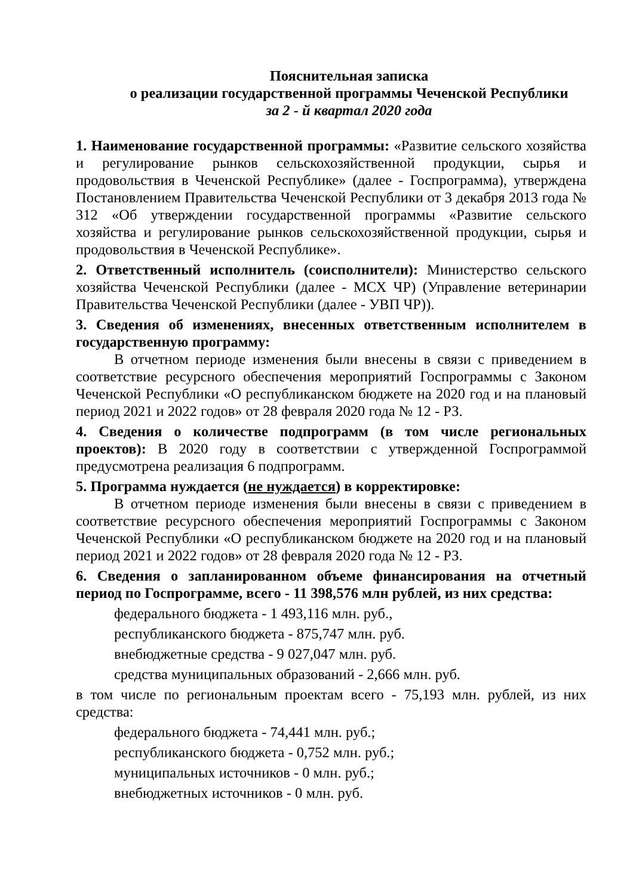Пояснительная записка
о реализации государственной программы Чеченской Республики
за 2 - й квартал 2020 года
1. Наименование государственной программы: «Развитие сельского хозяйства и регулирование рынков сельскохозяйственной продукции, сырья и продовольствия в Чеченской Республике» (далее - Госпрограмма), утверждена Постановлением Правительства Чеченской Республики от 3 декабря 2013 года № 312 «Об утверждении государственной программы «Развитие сельского хозяйства и регулирование рынков сельскохозяйственной продукции, сырья и продовольствия в Чеченской Республике».
2. Ответственный исполнитель (соисполнители): Министерство сельского хозяйства Чеченской Республики (далее - МСХ ЧР) (Управление ветеринарии Правительства Чеченской Республики (далее - УВП ЧР)).
3. Сведения об изменениях, внесенных ответственным исполнителем в государственную программу:
В отчетном периоде изменения были внесены в связи с приведением в соответствие ресурсного обеспечения мероприятий Госпрограммы с Законом Чеченской Республики «О республиканском бюджете на 2020 год и на плановый период 2021 и 2022 годов» от 28 февраля 2020 года № 12 - РЗ.
4. Сведения о количестве подпрограмм (в том числе региональных проектов): В 2020 году в соответствии с утвержденной Госпрограммой предусмотрена реализация 6 подпрограмм.
5. Программа нуждается (не нуждается) в корректировке:
В отчетном периоде изменения были внесены в связи с приведением в соответствие ресурсного обеспечения мероприятий Госпрограммы с Законом Чеченской Республики «О республиканском бюджете на 2020 год и на плановый период 2021 и 2022 годов» от 28 февраля 2020 года № 12 - РЗ.
6. Сведения о запланированном объеме финансирования на отчетный период по Госпрограмме, всего - 11 398,576 млн рублей, из них средства:
федерального бюджета - 1 493,116 млн. руб.,
республиканского бюджета - 875,747 млн. руб.
внебюджетные средства - 9 027,047 млн. руб.
средства муниципальных образований - 2,666 млн. руб.
в том числе по региональным проектам всего - 75,193 млн. рублей, из них средства:
федерального бюджета - 74,441 млн. руб.;
республиканского бюджета - 0,752 млн. руб.;
муниципальных источников - 0 млн. руб.;
внебюджетных источников - 0 млн. руб.